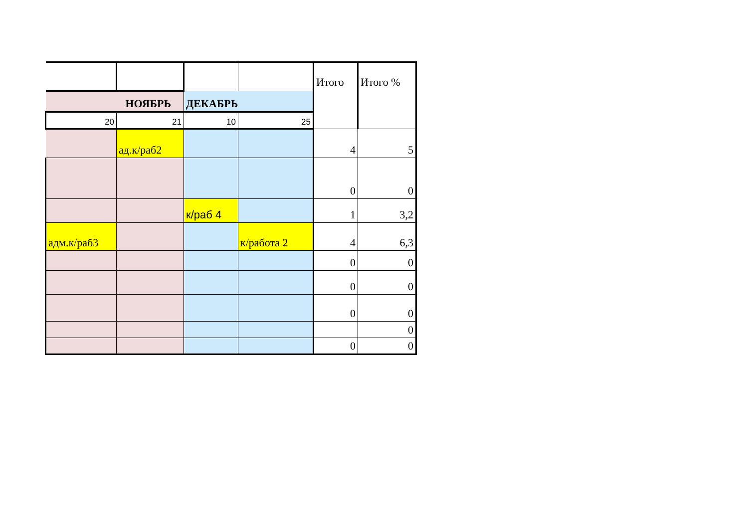| | | | | Итого | Итого % |
| НОЯБРЬ | | ДЕКАБРЬ | | | |
| 20 | 21 | 10 | 25 | | |
| | ад.к/раб2 | | | 4 | 5 |
| | | | | 0 | 0 |
| | | к/раб 4 | | 1 | 3,2 |
| адм.к/раб3 | | | к/работа 2 | 4 | 6,3 |
| | | | | 0 | 0 |
| | | | | 0 | 0 |
| | | | | 0 | 0 |
| | | | | | 0 |
| | | | | 0 | 0 |